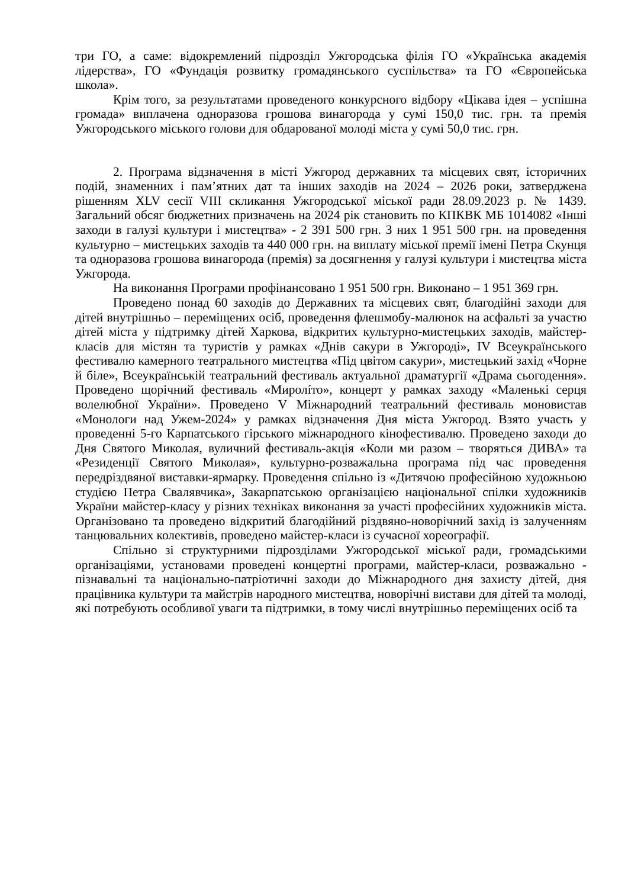три ГО, а саме: відокремлений підрозділ Ужгородська філія ГО «Українська академія лідерства», ГО «Фундація розвитку громадянського суспільства» та ГО «Європейська школа».
Крім того, за результатами проведеного конкурсного відбору «Цікава ідея – успішна громада» виплачена одноразова грошова винагорода у сумі 150,0 тис. грн. та премія Ужгородського міського голови для обдарованої молоді міста у сумі 50,0 тис. грн.
2. Програма відзначення в місті Ужгород державних та місцевих свят, історичних подій, знаменних і пам’ятних дат та інших заходів на 2024 – 2026 роки, затверджена рішенням XLV сесії VIII скликання Ужгородської міської ради 28.09.2023 р. № 1439. Загальний обсяг бюджетних призначень на 2024 рік становить по КПКВК МБ 1014082 «Інші заходи в галузі культури і мистецтва» - 2 391 500 грн. З них 1 951 500 грн. на проведення культурно – мистецьких заходів та 440 000 грн. на виплату міської премії імені Петра Скунця та одноразова грошова винагорода (премія) за досягнення у галузі культури і мистецтва міста Ужгорода.
На виконання Програми профінансовано 1 951 500 грн. Виконано – 1 951 369 грн.
Проведено понад 60 заходів до Державних та місцевих свят, благодійні заходи для дітей внутрішньо – переміщених осіб, проведення флешмобу-малюнок на асфальті за участю дітей міста у підтримку дітей Харкова, відкритих культурно-мистецьких заходів, майстер-класів для містян та туристів у рамках «Днів сакури в Ужгороді», IV Всеукраїнського фестивалю камерного театрального мистецтва «Під цвітом сакури», мистецький захід «Чорне й біле», Всеукраїнській театральний фестиваль актуальної драматургії «Драма сьогодення». Проведено щорічний фестиваль «Миролíто», концерт у рамках заходу «Маленькі серця волелюбної України». Проведено V Міжнародний театральний фестиваль моновистав «Монологи над Ужем-2024» у рамках відзначення Дня міста Ужгород. Взято участь у проведенні 5-го Карпатського гірського міжнародного кінофестивалю. Проведено заходи до Дня Святого Миколая, вуличний фестиваль-акція «Коли ми разом – творяться ДИВА» та «Резиденції Святого Миколая», культурно-розважальна програма під час проведення передріздвяної виставки-ярмарку. Проведення спільно із «Дитячою професійною художньою студією Петра Свалявчика», Закарпатською організацією національної спілки художників України майстер-класу у різних техніках виконання за участі професійних художників міста. Організовано та проведено відкритий благодійний різдвяно-новорічний захід із залученням танцювальних колективів, проведено майстер-класи із сучасної хореографії.
Спільно зі структурними підрозділами Ужгородської міської ради, громадськими організаціями, установами проведені концертні програми, майстер-класи, розважально - пізнавальні та національно-патріотичні заходи до Міжнародного дня захисту дітей, дня працівника культури та майстрів народного мистецтва, новорічні вистави для дітей та молоді, які потребують особливої уваги та підтримки, в тому числі внутрішньо переміщених осіб та